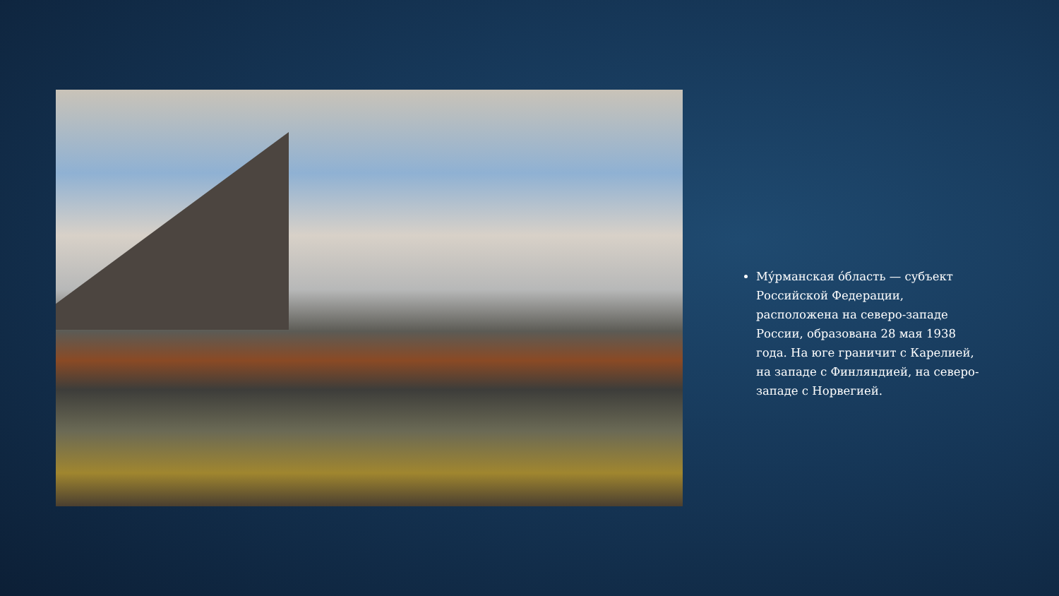Му́рманская о́бласть — субъект Российской Федерации, расположена на северо-западе России, образована 28 мая 1938 года. На юге граничит с Карелией, на западе с Финляндией, на северо-западе с Норвегией.